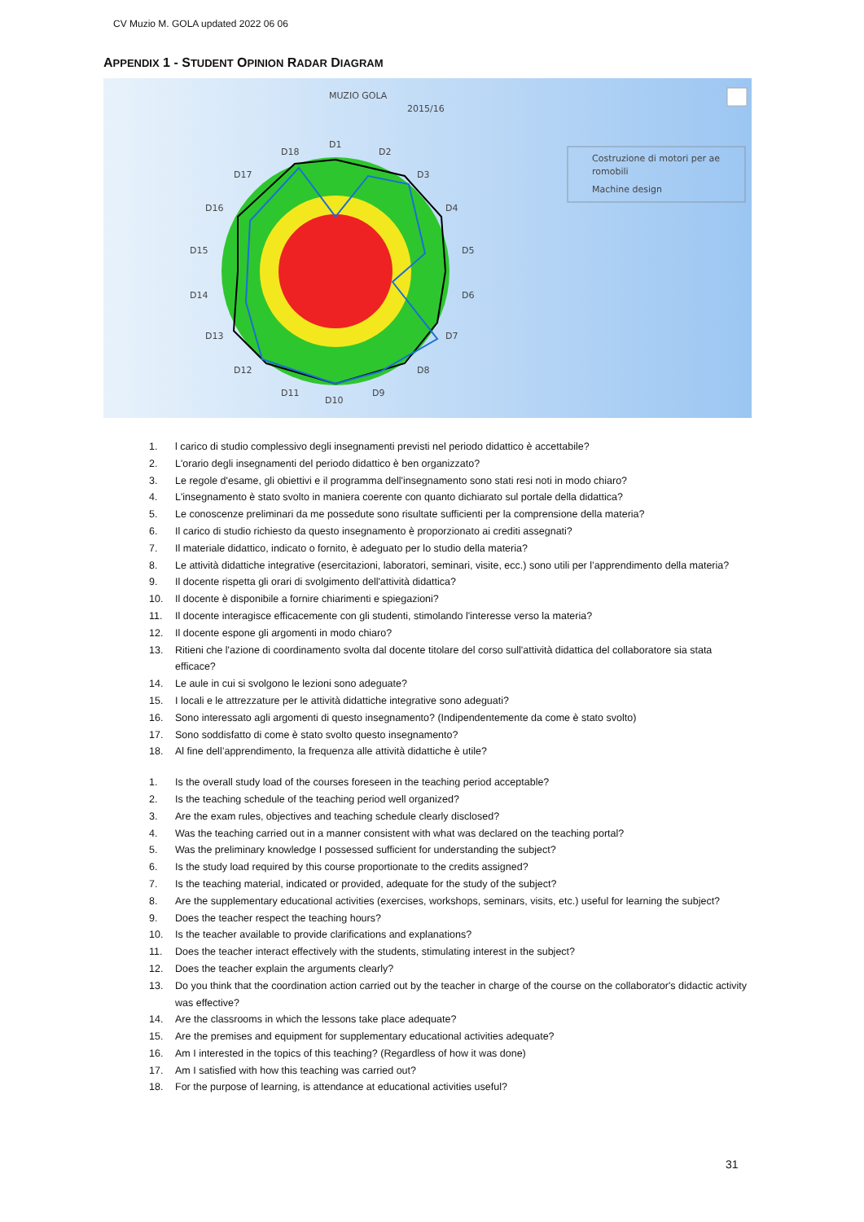CV Muzio M. GOLA updated 2022 06 06
APPENDIX 1 - STUDENT OPINION RADAR DIAGRAM
MUZIO GOLA
2015/16
D1
D2
D3
D4
D5
D6
D7
D8
D9
D10
D11
D12
D13
D14
D15
D16
D17
D18
Costruzione di motori per ae
romobili
Machine design
1. l carico di studio complessivo degli insegnamenti previsti nel periodo didattico è accettabile?
2. L'orario degli insegnamenti del periodo didattico è ben organizzato?
3. Le regole d'esame, gli obiettivi e il programma dell'insegnamento sono stati resi noti in modo chiaro?
4. L'insegnamento è stato svolto in maniera coerente con quanto dichiarato sul portale della didattica?
5. Le conoscenze preliminari da me possedute sono risultate sufficienti per la comprensione della materia?
6. Il carico di studio richiesto da questo insegnamento è proporzionato ai crediti assegnati?
7. Il materiale didattico, indicato o fornito, è adeguato per lo studio della materia?
8. Le attività didattiche integrative (esercitazioni, laboratori, seminari, visite, ecc.) sono utili per l’apprendimento della materia?
9. Il docente rispetta gli orari di svolgimento dell'attività didattica?
10. Il docente è disponibile a fornire chiarimenti e spiegazioni?
11. Il docente interagisce efficacemente con gli studenti, stimolando l'interesse verso la materia?
12. Il docente espone gli argomenti in modo chiaro?
13. Ritieni che l'azione di coordinamento svolta dal docente titolare del corso sull'attività didattica del collaboratore sia stata efficace?
14. Le aule in cui si svolgono le lezioni sono adeguate?
15. I locali e le attrezzature per le attività didattiche integrative sono adeguati?
16. Sono interessato agli argomenti di questo insegnamento? (Indipendentemente da come è stato svolto)
17. Sono soddisfatto di come è stato svolto questo insegnamento?
18. Al fine dell’apprendimento, la frequenza alle attività didattiche è utile?
1. Is the overall study load of the courses foreseen in the teaching period acceptable?
2. Is the teaching schedule of the teaching period well organized?
3. Are the exam rules, objectives and teaching schedule clearly disclosed?
4. Was the teaching carried out in a manner consistent with what was declared on the teaching portal?
5. Was the preliminary knowledge I possessed sufficient for understanding the subject?
6. Is the study load required by this course proportionate to the credits assigned?
7. Is the teaching material, indicated or provided, adequate for the study of the subject?
8. Are the supplementary educational activities (exercises, workshops, seminars, visits, etc.) useful for learning the subject?
9. Does the teacher respect the teaching hours?
10. Is the teacher available to provide clarifications and explanations?
11. Does the teacher interact effectively with the students, stimulating interest in the subject?
12. Does the teacher explain the arguments clearly?
13. Do you think that the coordination action carried out by the teacher in charge of the course on the collaborator's didactic activity was effective?
14. Are the classrooms in which the lessons take place adequate?
15. Are the premises and equipment for supplementary educational activities adequate?
16. Am I interested in the topics of this teaching? (Regardless of how it was done)
17. Am I satisfied with how this teaching was carried out?
18. For the purpose of learning, is attendance at educational activities useful?
31